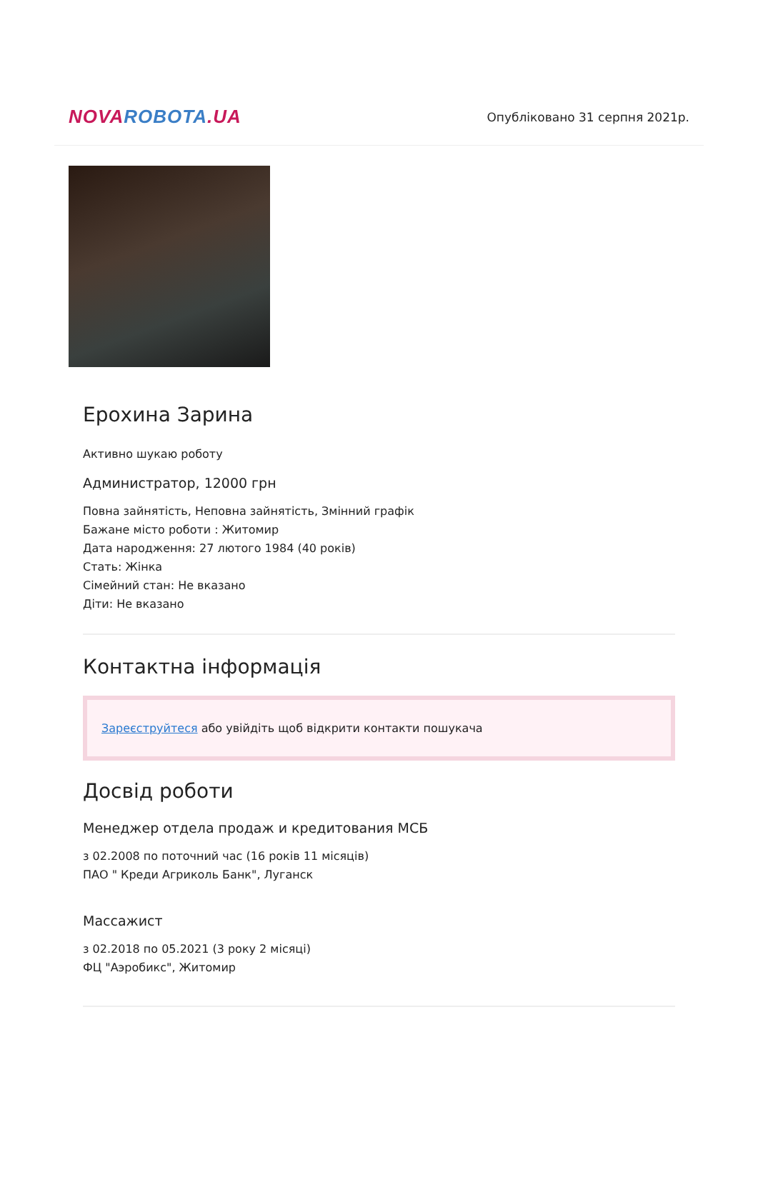NOVA ROBOTA.UA
Опубліковано 31 серпня 2021р.
Ерохина Зарина
Активно шукаю роботу
Администратор, 12000 грн
Повна зайнятість, Неповна зайнятість, Змінний графік
Бажане місто роботи : Житомир
Дата народження: 27 лютого 1984 (40 років)
Стать: Жінка
Сімейний стан: Не вказано
Діти: Не вказано
Контактна інформація
Зареєструйтеся або увійдіть щоб відкрити контакти пошукача
Досвід роботи
Менеджер отдела продаж и кредитования МСБ
з 02.2008 по поточний час (16 років 11 місяців)
ПАО " Креди Агриколь Банк", Луганск
Массажист
з 02.2018 по 05.2021 (3 року 2 місяці)
ФЦ "Аэробикс", Житомир